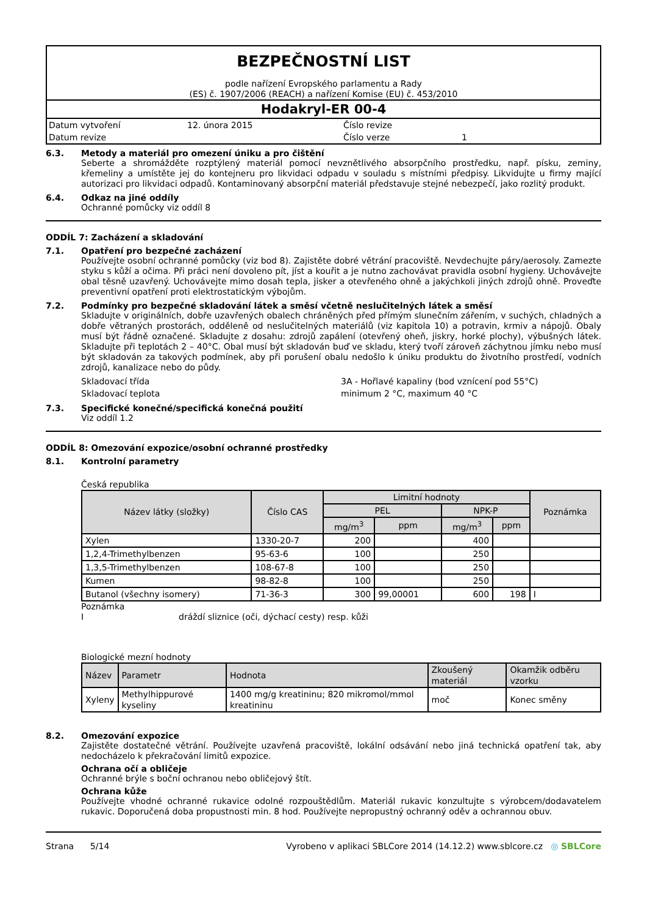BEZPEČNOSTNÍ LIST
podle nařízení Evropského parlamentu a Rady
(ES) č. 1907/2006 (REACH) a nařízení Komise (EU) č. 453/2010
Hodakryl-ER 00-4
Datum vytvoření 12. února 2015 Číslo revize Datum revize Číslo verze 1
6.3. Metody a materiál pro omezení úniku a pro čištění
Seberte a shromážděte rozptýlený materiál pomocí nevznětlivého absorpčního prostředku, např. písku, zeminy, křemeliny a umístěte jej do kontejneru pro likvidaci odpadu v souladu s místními předpisy. Likvidujte u firmy mající autorizaci pro likvidaci odpadů. Kontaminovaný absorpční materiál představuje stejné nebezpečí, jako rozlitý produkt.
6.4. Odkaz na jiné oddíly
Ochranné pomůcky viz oddíl 8
ODDÍL 7: Zacházení a skladování
7.1. Opatření pro bezpečné zacházení
Používejte osobní ochranné pomůcky (viz bod 8). Zajistěte dobré větrání pracoviště. Nevdechujte páry/aerosoly. Zamezte styku s kůží a očima. Při práci není dovoleno pít, jíst a kouřit a je nutno zachovávat pravidla osobní hygieny. Uchovávejte obal těsně uzavřený. Uchovávejte mimo dosah tepla, jisker a otevřeného ohně a jakýchkoli jiných zdrojů ohně. Proveďte preventivní opatření proti elektrostatickým výbojům.
7.2. Podmínky pro bezpečné skladování látek a směsí včetně neslučitelných látek a směsí
Skladujte v originálních, dobře uzavřených obalech chráněných před přímým slunečním zářením, v suchých, chladných a dobře větraných prostorách, odděleně od neslučitelných materiálů (viz kapitola 10) a potravin, krmiv a nápojů. Obaly musí být řádně označené. Skladujte z dosahu: zdrojů zapálení (otevřený oheň, jiskry, horké plochy), výbušných látek. Skladujte při teplotách 2 – 40°C. Obal musí být skladován buď ve skladu, který tvoří zároveň záchytnou jímku nebo musí být skladován za takových podmínek, aby při porušení obalu nedošlo k úniku produktu do životního prostředí, vodních zdrojů, kanalizace nebo do půdy.
Skladovací třída 3A - Hořlavé kapaliny (bod vznícení pod 55°C) Skladovací teplota minimum 2 °C, maximum 40 °C
7.3. Specifické konečné/specifická konečná použití
Viz oddíl 1.2
ODDÍL 8: Omezování expozice/osobní ochranné prostředky
8.1. Kontrolní parametry
Česká republika
| Název látky (složky) | Číslo CAS | Limitní hodnoty | | | | Poznámka |
| --- | --- | --- | --- | --- | --- | --- |
| | | PEL | | NPK-P | | |
| | | mg/m<sup>3</sup> | ppm | mg/m<sup>3</sup> | ppm | |
| Xylen | 1330-20-7 | 200 | | 400 | | |
| 1,2,4-Trimethylbenzen | 95-63-6 | 100 | | 250 | | |
| 1,3,5-Trimethylbenzen | 108-67-8 | 100 | | 250 | | |
| Kumen | 98-82-8 | 100 | | 250 | | |
| Butanol (všechny isomery) | 71-36-3 | 300 | 99,00001 | 600 | 198 | I |
Poznámka
Idráždí sliznice (oči, dýchací cesty) resp. kůži
Biologické mezní hodnoty
| Název | Parametr | Hodnota | Zkoušený materiál | Okamžik odběru vzorku |
| --- | --- | --- | --- | --- |
| Xyleny | Methylhippurové kyseliny | 1400 mg/g kreatininu; 820 mikromol/mmol kreatininu | moč | Konec směny |
8.2. Omezování expozice
Zajistěte dostatečné větrání. Používejte uzavřená pracoviště, lokální odsávání nebo jiná technická opatření tak, aby nedocházelo k překračování limitů expozice.
Ochrana očí a obličeje
Ochranné brýle s boční ochranou nebo obličejový štít.
Ochrana kůže
Používejte vhodné ochranné rukavice odolné rozpouštědlům. Materiál rukavic konzultujte s výrobcem/dodavatelem rukavic. Doporučená doba propustnosti min. 8 hod. Používejte nepropustný ochranný oděv a ochrannou obuv.
Strana 5/14 Vyrobeno v aplikaci SBLCore 2014 (14.12.2) www.sblcore.cz ◎ SBLCore